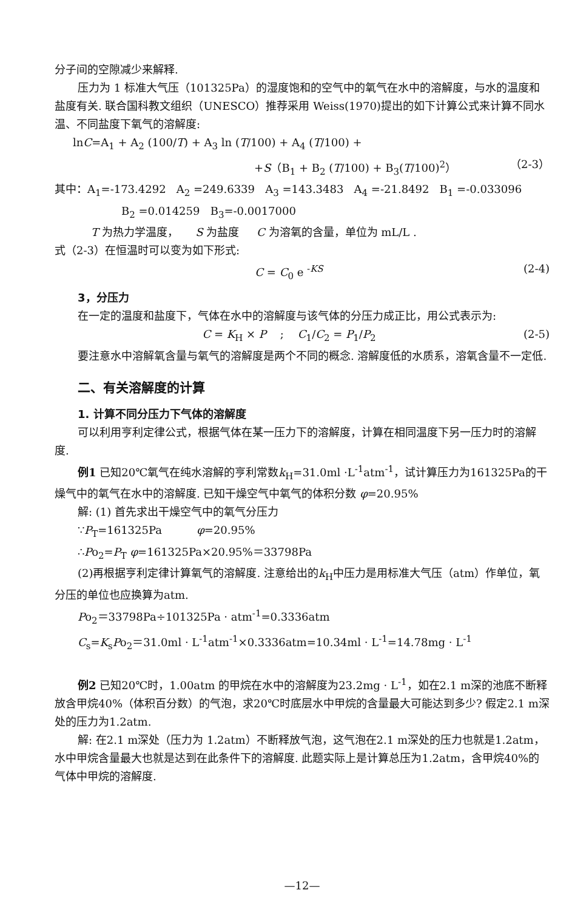分子间的空隙减少来解释.
压力为 1 标准大气压（101325Pa）的湿度饱和的空气中的氧气在水中的溶解度，与水的温度和盐度有关. 联合国科教文组织（UNESCO）推荐采用 Weiss(1970)提出的如下计算公式来计算不同水温、不同盐度下氧气的溶解度:
lnC=A<sub>1</sub> + A<sub>2</sub> (100/T) + A<sub>3</sub> ln (T/100) + A<sub>4</sub> (T/100) +
+S（B<sub>1</sub> + B<sub>2</sub> (T/100) + B<sub>3</sub>(T/100)<sup>2</sup>） （2-3）
其中：A<sub>1</sub>=-173.4292 A<sub>2</sub> =249.6339 A<sub>3</sub> =143.3483 A<sub>4</sub> =-21.8492 B<sub>1</sub> =-0.033096
B<sub>2</sub> =0.014259 B<sub>3</sub>=-0.0017000
T 为热力学温度， S 为盐度 C 为溶氧的含量，单位为 mL/L .
式（2-3）在恒温时可以变为如下形式:
C = C<sub>0</sub> e <sup>-KS</sup> (2-4)
3，分压力
在一定的温度和盐度下，气体在水中的溶解度与该气体的分压力成正比，用公式表示为:
C = K<sub>H</sub> × P ; C<sub>1</sub>/C<sub>2</sub> = P<sub>1</sub>/P<sub>2</sub> (2-5)
要注意水中溶解氧含量与氧气的溶解度是两个不同的概念. 溶解度低的水质系，溶氧含量不一定低.
二、有关溶解度的计算
1. 计算不同分压力下气体的溶解度
可以利用亨利定律公式，根据气体在某一压力下的溶解度，计算在相同温度下另一压力时的溶解度.
例1 已知20℃氧气在纯水溶解的亨利常数k<sub>H</sub>=31.0ml ·L<sup>-1</sup>atm<sup>-1</sup>，试计算压力为161325Pa的干燥气中的氧气在水中的溶解度. 已知干燥空气中氧气的体积分数 φ=20.95%
解: (1) 首先求出干燥空气中的氧气分压力
∵P<sub>T</sub>=161325Pa φ=20.95%
∴Po<sub>2</sub>=P<sub>T</sub> φ=161325Pa×20.95%＝33798Pa
(2)再根据亨利定律计算氧气的溶解度. 注意给出的k<sub>H</sub>中压力是用标准大气压（atm）作单位，氧分压的单位也应换算为atm.
Po<sub>2</sub>＝33798Pa÷101325Pa · atm<sup>-1</sup>=0.3336atm
C<sub>s</sub>=K<sub>s</sub>Po<sub>2</sub>＝31.0ml · L<sup>-1</sup>atm<sup>-1</sup>×0.3336atm=10.34ml · L<sup>-1</sup>=14.78mg · L<sup>-1</sup>
例2 已知20℃时，1.00atm 的甲烷在水中的溶解度为23.2mg · L<sup>-1</sup>，如在2.1 m深的池底不断释放含甲烷40%（体积百分数）的气泡，求20℃时底层水中甲烷的含量最大可能达到多少? 假定2.1 m深处的压力为1.2atm.
解: 在2.1 m深处（压力为 1.2atm）不断释放气泡，这气泡在2.1 m深处的压力也就是1.2atm，水中甲烷含量最大也就是达到在此条件下的溶解度. 此题实际上是计算总压为1.2atm，含甲烷40%的气体中甲烷的溶解度.
—12—